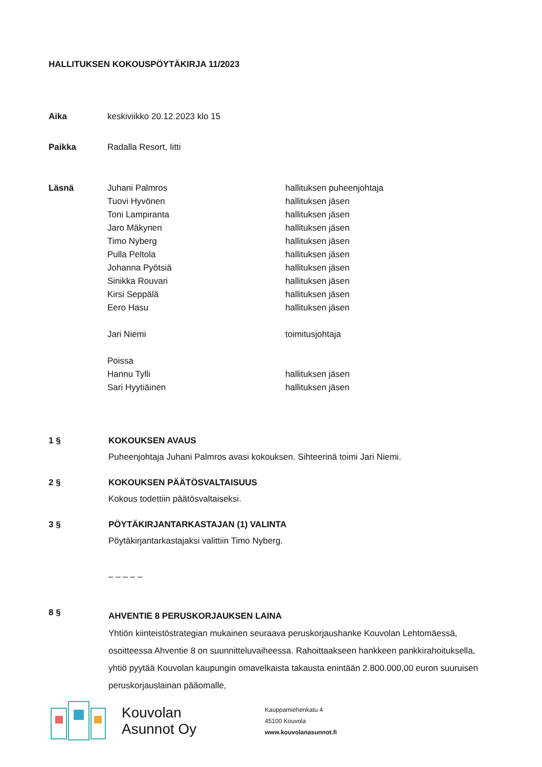HALLITUKSEN KOKOUSPÖYTÄKIRJA 11/2023
| Aika | keskiviikko 20.12.2023 klo 15 | |
| Paikka | Radalla Resort, Iitti | |
| Läsnä | Juhani Palmros | hallituksen puheenjohtaja |
| | Tuovi Hyvönen | hallituksen jäsen |
| | Toni Lampiranta | hallituksen jäsen |
| | Jaro Mäkynen | hallituksen jäsen |
| | Timo Nyberg | hallituksen jäsen |
| | Pulla Peltola | hallituksen jäsen |
| | Johanna Pyötsiä | hallituksen jäsen |
| | Sinikka Rouvari | hallituksen jäsen |
| | Kirsi Seppälä | hallituksen jäsen |
| | Eero Hasu | hallituksen jäsen |
| | Jari Niemi | toimitusjohtaja |
| | Poissa | |
| | Hannu Tylli | hallituksen jäsen |
| | Sari Hyytiäinen | hallituksen jäsen |
1 § KOKOUKSEN AVAUS
Puheenjohtaja Juhani Palmros avasi kokouksen. Sihteerinä toimi Jari Niemi.
2 § KOKOUKSEN PÄÄTÖSVALTAISUUS
Kokous todettiin päätösvaltaiseksi.
3 § PÖYTÄKIRJANTARKASTAJAN (1) VALINTA
Pöytäkirjantarkastajaksi valittiin Timo Nyberg.
– – – – –
8 §
AHVENTIE 8 PERUSKORJAUKSEN LAINA
Yhtiön kiinteistöstrategian mukainen seuraava peruskorjaushanke Kouvolan Lehtomäessä, osoitteessa Ahventie 8 on suunnitteluvaiheessa. Rahoittaakseen hankkeen pankkirahoituksella, yhtiö pyytää Kouvolan kaupungin omavelkaista takausta enintään 2.800.000,00 euron suuruisen peruskorjauslainan pääomalle,
Kouvolan
Asunnot Oy
Kauppamiehenkatu 4
45100 Kouvola
www.kouvolanasunnot.fi